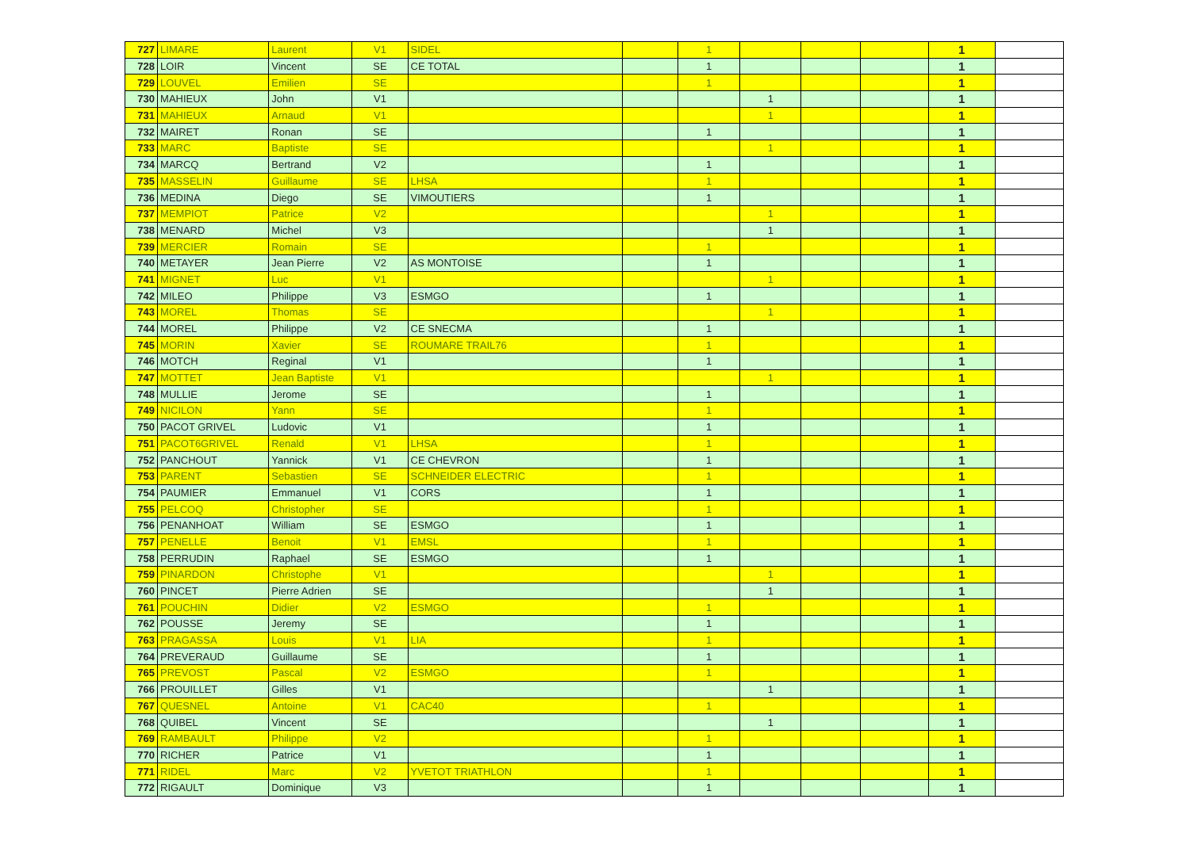| 727 | LIMARE | Laurent | V1 | SIDEL | | 1 | | | | 1 | |
| 728 | LOIR | Vincent | SE | CE TOTAL | | 1 | | | | 1 | |
| 729 | LOUVEL | Emilien | SE | | | 1 | | | | 1 | |
| 730 | MAHIEUX | John | V1 | | | | 1 | | | 1 | |
| 731 | MAHIEUX | Arnaud | V1 | | | | 1 | | | 1 | |
| 732 | MAIRET | Ronan | SE | | | 1 | | | | 1 | |
| 733 | MARC | Baptiste | SE | | | | 1 | | | 1 | |
| 734 | MARCQ | Bertrand | V2 | | | 1 | | | | 1 | |
| 735 | MASSELIN | Guillaume | SE | LHSA | | 1 | | | | 1 | |
| 736 | MEDINA | Diego | SE | VIMOUTIERS | | 1 | | | | 1 | |
| 737 | MEMPIOT | Patrice | V2 | | | | 1 | | | 1 | |
| 738 | MENARD | Michel | V3 | | | | 1 | | | 1 | |
| 739 | MERCIER | Romain | SE | | | 1 | | | | 1 | |
| 740 | METAYER | Jean Pierre | V2 | AS MONTOISE | | 1 | | | | 1 | |
| 741 | MIGNET | Luc | V1 | | | | 1 | | | 1 | |
| 742 | MILEO | Philippe | V3 | ESMGO | | 1 | | | | 1 | |
| 743 | MOREL | Thomas | SE | | | | 1 | | | 1 | |
| 744 | MOREL | Philippe | V2 | CE SNECMA | | 1 | | | | 1 | |
| 745 | MORIN | Xavier | SE | ROUMARE TRAIL76 | | 1 | | | | 1 | |
| 746 | MOTCH | Reginal | V1 | | | 1 | | | | 1 | |
| 747 | MOTTET | Jean Baptiste | V1 | | | | 1 | | | 1 | |
| 748 | MULLIE | Jerome | SE | | | 1 | | | | 1 | |
| 749 | NICILON | Yann | SE | | | 1 | | | | 1 | |
| 750 | PACOT GRIVEL | Ludovic | V1 | | | 1 | | | | 1 | |
| 751 | PACOT6GRIVEL | Renald | V1 | LHSA | | 1 | | | | 1 | |
| 752 | PANCHOUT | Yannick | V1 | CE CHEVRON | | 1 | | | | 1 | |
| 753 | PARENT | Sebastien | SE | SCHNEIDER ELECTRIC | | 1 | | | | 1 | |
| 754 | PAUMIER | Emmanuel | V1 | CORS | | 1 | | | | 1 | |
| 755 | PELCOQ | Christopher | SE | | | 1 | | | | 1 | |
| 756 | PENANHOAT | William | SE | ESMGO | | 1 | | | | 1 | |
| 757 | PENELLE | Benoit | V1 | EMSL | | 1 | | | | 1 | |
| 758 | PERRUDIN | Raphael | SE | ESMGO | | 1 | | | | 1 | |
| 759 | PINARDON | Christophe | V1 | | | | 1 | | | 1 | |
| 760 | PINCET | Pierre Adrien | SE | | | | 1 | | | 1 | |
| 761 | POUCHIN | Didier | V2 | ESMGO | | 1 | | | | 1 | |
| 762 | POUSSE | Jeremy | SE | | | 1 | | | | 1 | |
| 763 | PRAGASSA | Louis | V1 | LIA | | 1 | | | | 1 | |
| 764 | PREVERAUD | Guillaume | SE | | | 1 | | | | 1 | |
| 765 | PREVOST | Pascal | V2 | ESMGO | | 1 | | | | 1 | |
| 766 | PROUILLET | Gilles | V1 | | | | 1 | | | 1 | |
| 767 | QUESNEL | Antoine | V1 | CAC40 | | 1 | | | | 1 | |
| 768 | QUIBEL | Vincent | SE | | | | 1 | | | 1 | |
| 769 | RAMBAULT | Philippe | V2 | | | 1 | | | | 1 | |
| 770 | RICHER | Patrice | V1 | | | 1 | | | | 1 | |
| 771 | RIDEL | Marc | V2 | YVETOT TRIATHLON | | 1 | | | | 1 | |
| 772 | RIGAULT | Dominique | V3 | | | 1 | | | | 1 | |